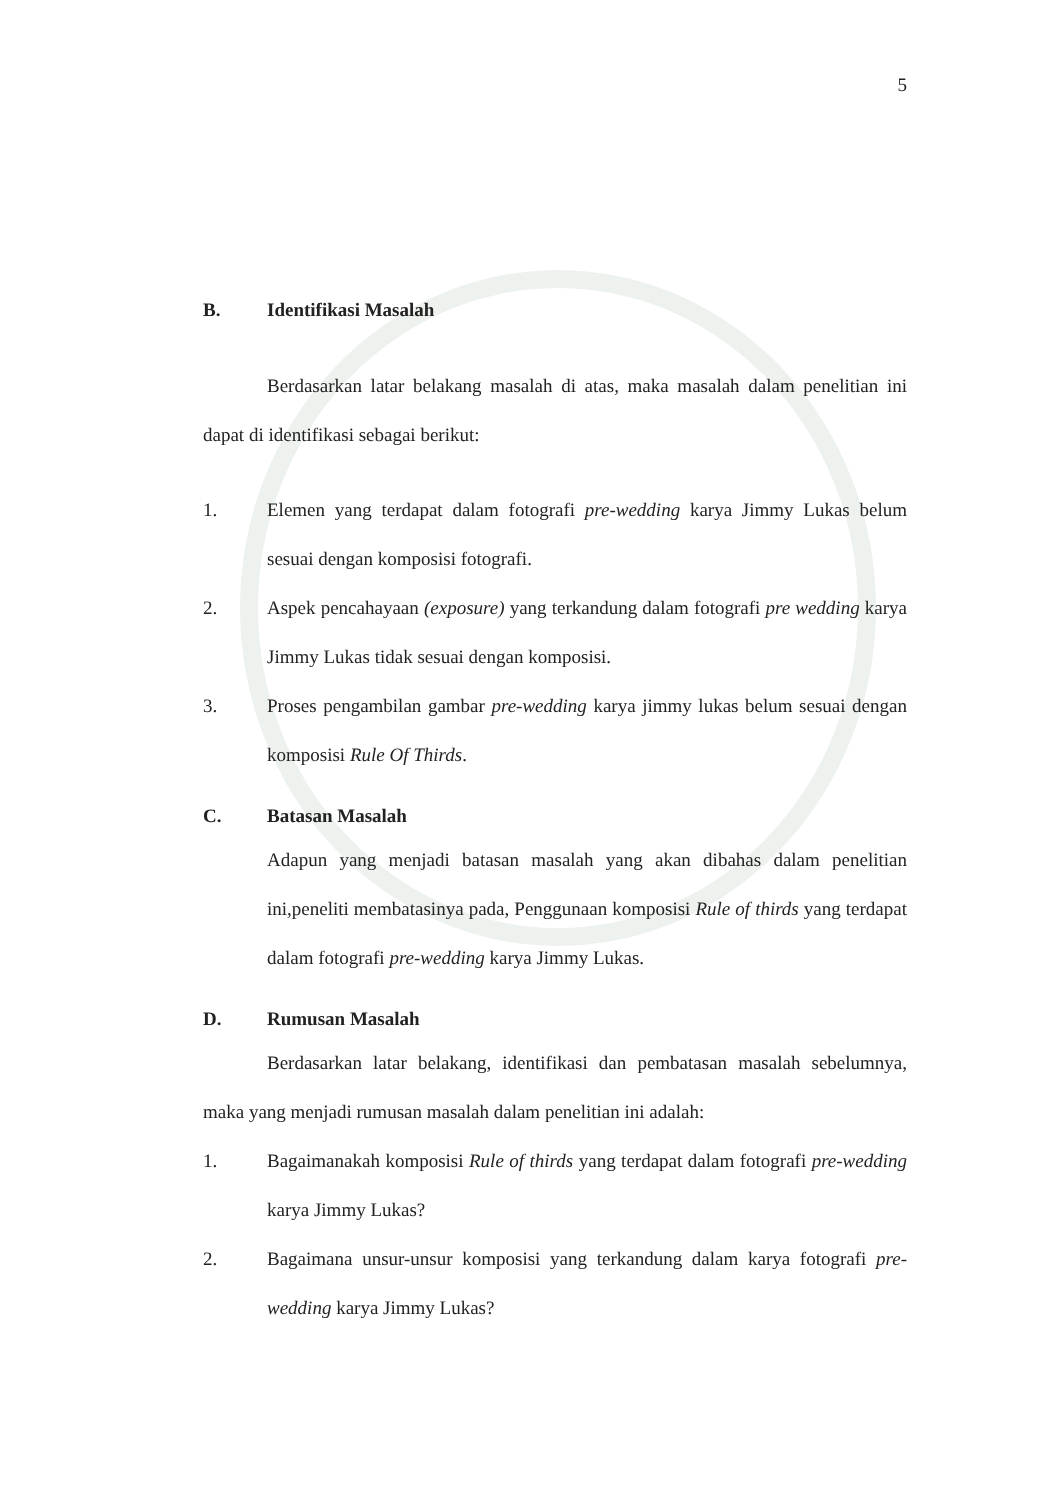5
B. Identifikasi Masalah
Berdasarkan latar belakang masalah di atas, maka masalah dalam penelitian ini dapat di identifikasi sebagai berikut:
1. Elemen yang terdapat dalam fotografi pre-wedding karya Jimmy Lukas belum sesuai dengan komposisi fotografi.
2. Aspek pencahayaan (exposure) yang terkandung dalam fotografi pre wedding karya Jimmy Lukas tidak sesuai dengan komposisi.
3. Proses pengambilan gambar pre-wedding karya jimmy lukas belum sesuai dengan komposisi Rule Of Thirds.
C. Batasan Masalah
Adapun yang menjadi batasan masalah yang akan dibahas dalam penelitian ini,peneliti membatasinya pada, Penggunaan komposisi Rule of thirds yang terdapat dalam fotografi pre-wedding karya Jimmy Lukas.
D. Rumusan Masalah
Berdasarkan latar belakang, identifikasi dan pembatasan masalah sebelumnya, maka yang menjadi rumusan masalah dalam penelitian ini adalah:
1. Bagaimanakah komposisi Rule of thirds yang terdapat dalam fotografi pre-wedding karya Jimmy Lukas?
2. Bagaimana unsur-unsur komposisi yang terkandung dalam karya fotografi pre-wedding karya Jimmy Lukas?